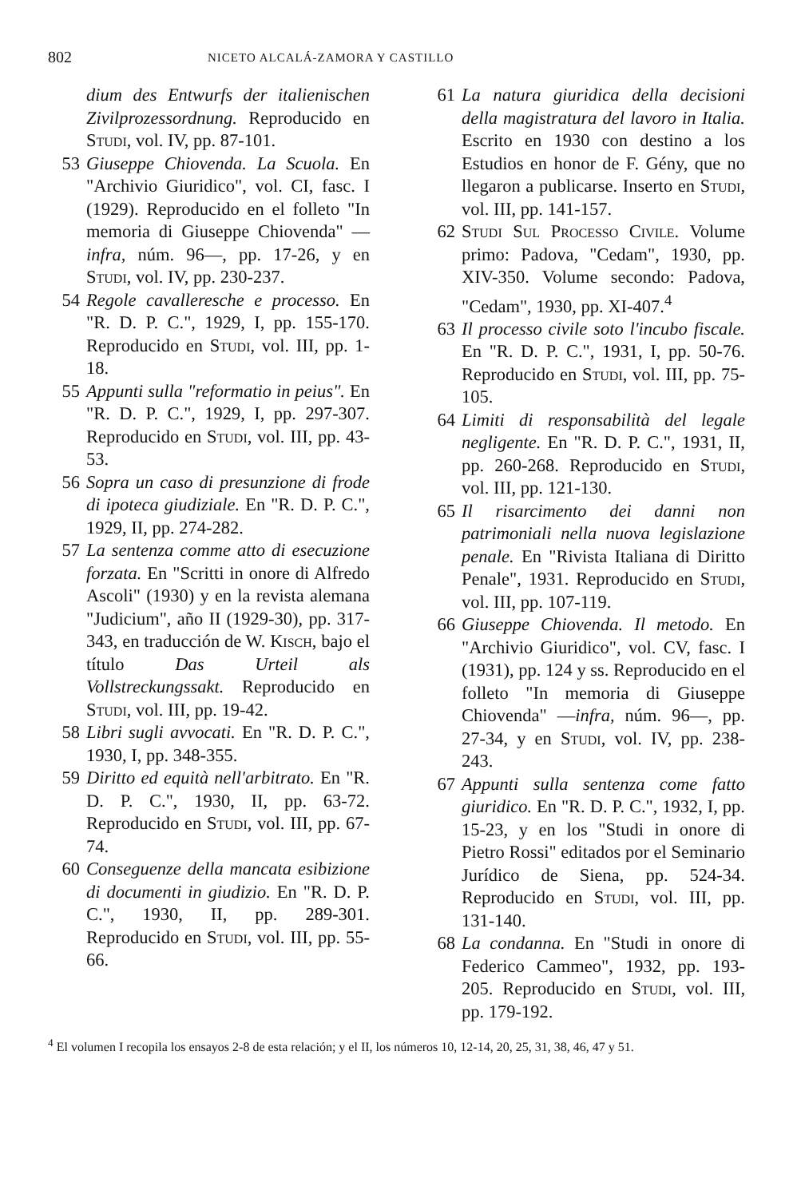802 NICETO ALCALÁ-ZAMORA Y CASTILLO
dium des Entwurfs der italienischen Zivilprozessordnung. Reproducido en Studi, vol. IV, pp. 87-101.
53 Giuseppe Chiovenda. La Scuola. En "Archivio Giuridico", vol. CI, fasc. I (1929). Reproducido en el folleto "In memoria di Giuseppe Chiovenda" —infra, núm. 96—, pp. 17-26, y en Studi, vol. IV, pp. 230-237.
54 Regole cavalleresche e processo. En "R. D. P. C.", 1929, I, pp. 155-170. Reproducido en Studi, vol. III, pp. 1-18.
55 Appunti sulla "reformatio in peius". En "R. D. P. C.", 1929, I, pp. 297-307. Reproducido en Studi, vol. III, pp. 43-53.
56 Sopra un caso di presunzione di frode di ipoteca giudiziale. En "R. D. P. C.", 1929, II, pp. 274-282.
57 La sentenza comme atto di esecuzione forzata. En "Scritti in onore di Alfredo Ascoli" (1930) y en la revista alemana "Judicium", año II (1929-30), pp. 317-343, en traducción de W. Kisch, bajo el título Das Urteil als Vollstreckungssakt. Reproducido en Studi, vol. III, pp. 19-42.
58 Libri sugli avvocati. En "R. D. P. C.", 1930, I, pp. 348-355.
59 Diritto ed equità nell'arbitrato. En "R. D. P. C.", 1930, II, pp. 63-72. Reproducido en Studi, vol. III, pp. 67-74.
60 Conseguenze della mancata esibizione di documenti in giudizio. En "R. D. P. C.", 1930, II, pp. 289-301. Reproducido en Studi, vol. III, pp. 55-66.
61 La natura giuridica della decisioni della magistratura del lavoro in Italia. Escrito en 1930 con destino a los Estudios en honor de F. Gény, que no llegaron a publicarse. Inserto en Studi, vol. III, pp. 141-157.
62 Studi Sul Processo Civile. Volume primo: Padova, "Cedam", 1930, pp. XIV-350. Volume secondo: Padova, "Cedam", 1930, pp. XI-407.<sup>4</sup>
63 Il processo civile soto l'incubo fiscale. En "R. D. P. C.", 1931, I, pp. 50-76. Reproducido en Studi, vol. III, pp. 75-105.
64 Limiti di responsabilità del legale negligente. En "R. D. P. C.", 1931, II, pp. 260-268. Reproducido en Studi, vol. III, pp. 121-130.
65 Il risarcimento dei danni non patrimoniali nella nuova legislazione penale. En "Rivista Italiana di Diritto Penale", 1931. Reproducido en Studi, vol. III, pp. 107-119.
66 Giuseppe Chiovenda. Il metodo. En "Archivio Giuridico", vol. CV, fasc. I (1931), pp. 124 y ss. Reproducido en el folleto "In memoria di Giuseppe Chiovenda" —infra, núm. 96—, pp. 27-34, y en Studi, vol. IV, pp. 238-243.
67 Appunti sulla sentenza come fatto giuridico. En "R. D. P. C.", 1932, I, pp. 15-23, y en los "Studi in onore di Pietro Rossi" editados por el Seminario Jurídico de Siena, pp. 524-34. Reproducido en Studi, vol. III, pp. 131-140.
68 La condanna. En "Studi in onore di Federico Cammeo", 1932, pp. 193-205. Reproducido en Studi, vol. III, pp. 179-192.
<sup>4</sup> El volumen I recopila los ensayos 2-8 de esta relación; y el II, los números 10, 12-14, 20, 25, 31, 38, 46, 47 y 51.